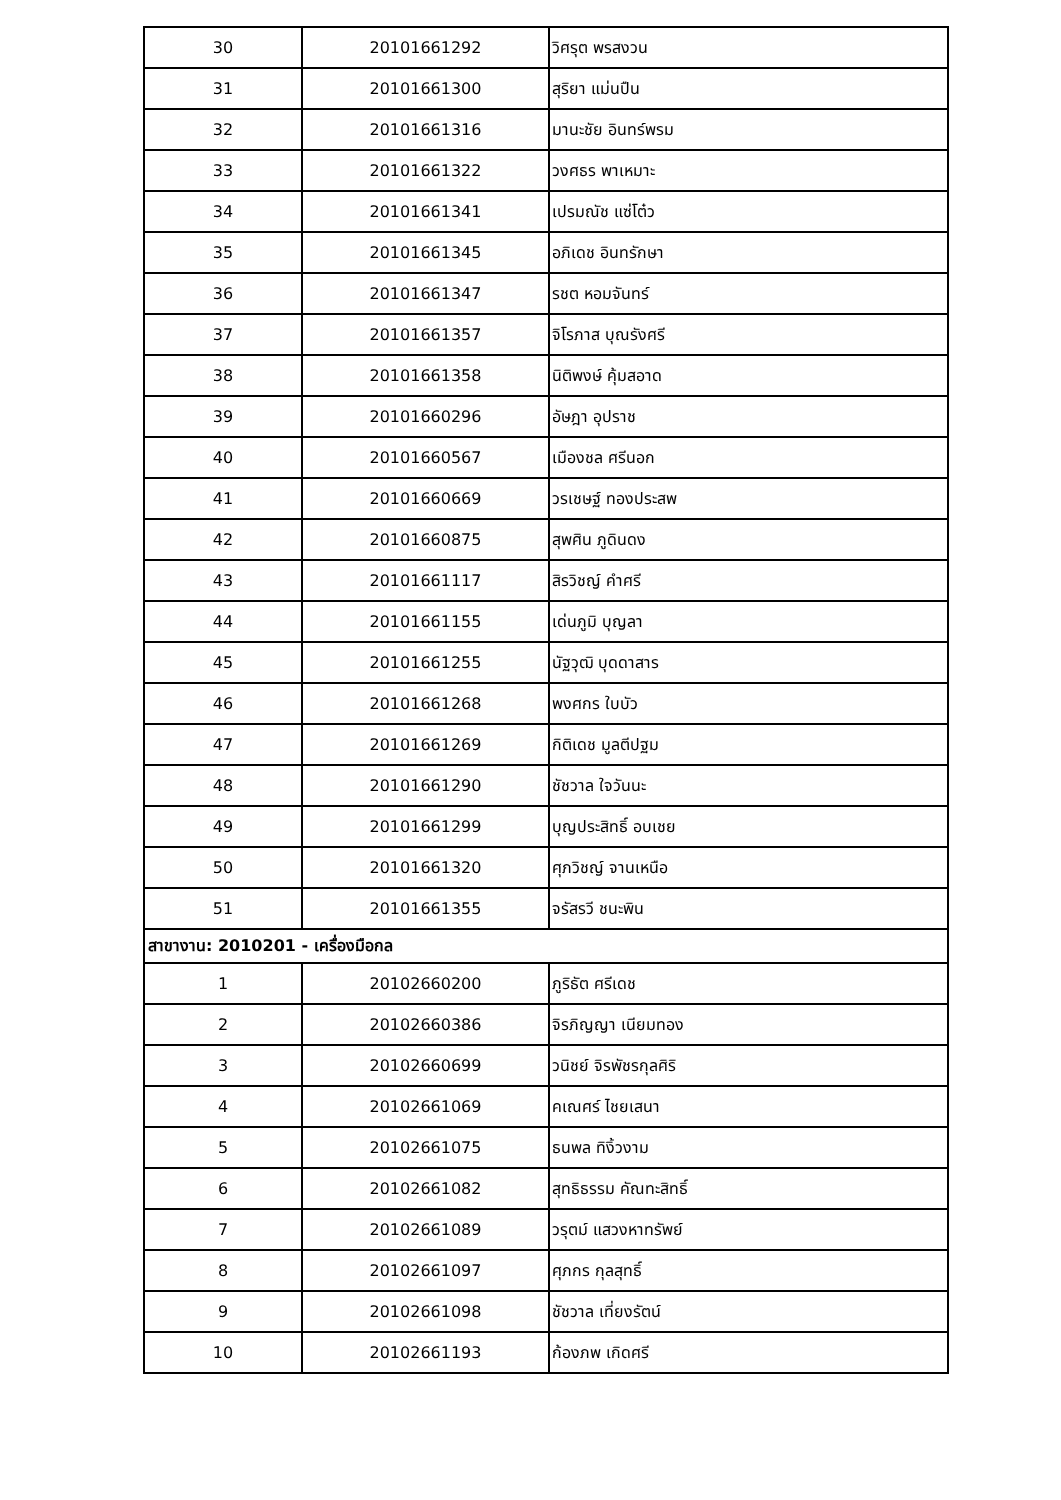| 30 | 20101661292 | วิศรุต พรสงวน |
| 31 | 20101661300 | สุริยา แม่นปืน |
| 32 | 20101661316 | มานะชัย อินทร์พรม |
| 33 | 20101661322 | วงศธร พาเหมาะ |
| 34 | 20101661341 | เปรมณัช แซ่โต๋ว |
| 35 | 20101661345 | อภิเดช อินทรักษา |
| 36 | 20101661347 | รชต หอมจันทร์ |
| 37 | 20101661357 | จิโรภาส บุณรังศรี |
| 38 | 20101661358 | นิติพงษ์ คุ้มสอาด |
| 39 | 20101660296 | อัษฎา อุปราช |
| 40 | 20101660567 | เมืองชล ศรีนอก |
| 41 | 20101660669 | วรเชษฐ์ ทองประสพ |
| 42 | 20101660875 | สุพศิน ภูดินดง |
| 43 | 20101661117 | สิรวิชญ์ คำศรี |
| 44 | 20101661155 | เด่นภูมิ บุญลา |
| 45 | 20101661255 | นัฐวุฒิ บุดดาสาร |
| 46 | 20101661268 | พงศกร ใบบัว |
| 47 | 20101661269 | กิติเดช มูลตีปฐม |
| 48 | 20101661290 | ชัชวาล ใจวันนะ |
| 49 | 20101661299 | บุญประสิทธิ์ อบเชย |
| 50 | 20101661320 | ศุภวิชญ์ จานเหนือ |
| 51 | 20101661355 | จรัสรวี ชนะพิน |
| สาขางาน: 2010201 - เครื่องมือกล | | |
| 1 | 20102660200 | ภูริธัต ศรีเดช |
| 2 | 20102660386 | จิรภิญญา เนียมทอง |
| 3 | 20102660699 | วนิชย์ จิรพัชรกุลศิริ |
| 4 | 20102661069 | คเณศร์ ไชยเสนา |
| 5 | 20102661075 | ธนพล ทิงิ้วงาม |
| 6 | 20102661082 | สุทธิธรรม คัณทะสิทธิ์ |
| 7 | 20102661089 | วรุตม์ แสวงหาทรัพย์ |
| 8 | 20102661097 | ศุภกร กุลสุทธิ์ |
| 9 | 20102661098 | ชัชวาล เที่ยงรัตน์ |
| 10 | 20102661193 | ก้องภพ เกิดศรี |